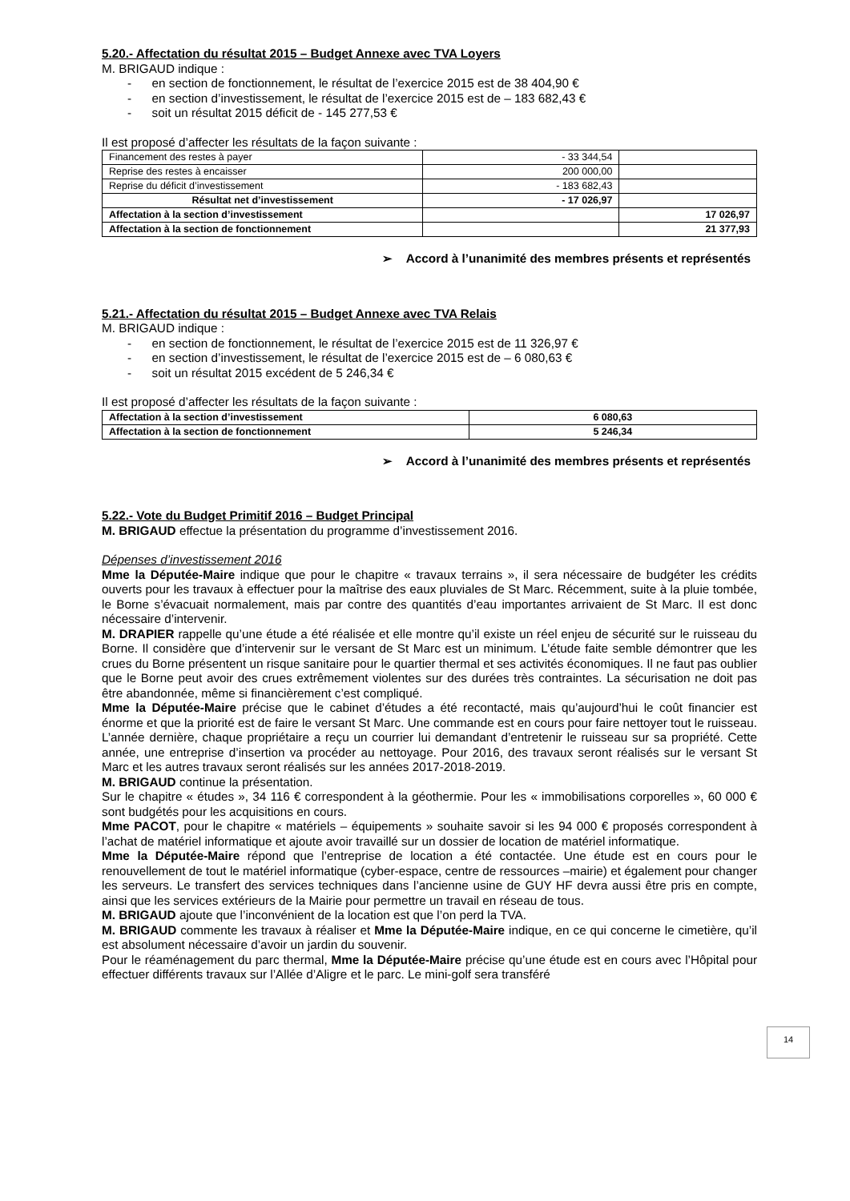5.20.- Affectation du résultat 2015 – Budget Annexe avec TVA Loyers
M. BRIGAUD indique :
- en section de fonctionnement, le résultat de l’exercice 2015 est de 38 404,90 €
- en section d’investissement, le résultat de l’exercice 2015 est de – 183 682,43 €
- soit un résultat 2015 déficit de - 145 277,53 €
Il est proposé d’affecter les résultats de la façon suivante :
| Financement des restes à payer | - 33 344,54 | |
| Reprise des restes à encaisser | 200 000,00 | |
| Reprise du déficit d’investissement | - 183 682,43 | |
| Résultat net d’investissement | - 17 026,97 | |
| Affectation à la section d’investissement | | 17 026,97 |
| Affectation à la section de fonctionnement | | 21 377,93 |
➢ Accord à l’unanimité des membres présents et représentés
5.21.- Affectation du résultat 2015 – Budget Annexe avec TVA Relais
M. BRIGAUD indique :
- en section de fonctionnement, le résultat de l’exercice 2015 est de 11 326,97 €
- en section d’investissement, le résultat de l’exercice 2015 est de – 6 080,63 €
- soit un résultat 2015 excédent de 5 246,34 €
Il est proposé d’affecter les résultats de la façon suivante :
| Affectation à la section d’investissement | 6 080,63 |
| Affectation à la section de fonctionnement | 5 246,34 |
➢ Accord à l’unanimité des membres présents et représentés
5.22.- Vote du Budget Primitif 2016 – Budget Principal
M. BRIGAUD effectue la présentation du programme d’investissement 2016.
Dépenses d’investissement 2016
Mme la Députée-Maire indique que pour le chapitre « travaux terrains », il sera nécessaire de budgéter les crédits ouverts pour les travaux à effectuer pour la maîtrise des eaux pluviales de St Marc. Récemment, suite à la pluie tombée, le Borne s’évacuait normalement, mais par contre des quantités d’eau importantes arrivaient de St Marc. Il est donc nécessaire d’intervenir.
M. DRAPIER rappelle qu’une étude a été réalisée et elle montre qu’il existe un réel enjeu de sécurité sur le ruisseau du Borne. Il considère que d’intervenir sur le versant de St Marc est un minimum. L’étude faite semble démontrer que les crues du Borne présentent un risque sanitaire pour le quartier thermal et ses activités économiques. Il ne faut pas oublier que le Borne peut avoir des crues extrêmement violentes sur des durées très contraintes. La sécurisation ne doit pas être abandonnée, même si financièrement c’est compliqué.
Mme la Députée-Maire précise que le cabinet d’études a été recontacté, mais qu’aujourd’hui le coût financier est énorme et que la priorité est de faire le versant St Marc. Une commande est en cours pour faire nettoyer tout le ruisseau. L’année dernière, chaque propriétaire a reçu un courrier lui demandant d’entretenir le ruisseau sur sa propriété. Cette année, une entreprise d’insertion va procéder au nettoyage. Pour 2016, des travaux seront réalisés sur le versant St Marc et les autres travaux seront réalisés sur les années 2017-2018-2019.
M. BRIGAUD continue la présentation.
Sur le chapitre « études », 34 116 € correspondent à la géothermie. Pour les « immobilisations corporelles », 60 000 € sont budgétés pour les acquisitions en cours.
Mme PACOT, pour le chapitre « matériels – équipements » souhaite savoir si les 94 000 € proposés correspondent à l’achat de matériel informatique et ajoute avoir travaillé sur un dossier de location de matériel informatique.
Mme la Députée-Maire répond que l’entreprise de location a été contactée. Une étude est en cours pour le renouvellement de tout le matériel informatique (cyber-espace, centre de ressources –mairie) et également pour changer les serveurs. Le transfert des services techniques dans l’ancienne usine de GUY HF devra aussi être pris en compte, ainsi que les services extérieurs de la Mairie pour permettre un travail en réseau de tous.
M. BRIGAUD ajoute que l’inconvénient de la location est que l’on perd la TVA.
M. BRIGAUD commente les travaux à réaliser et Mme la Députée-Maire indique, en ce qui concerne le cimetière, qu’il est absolument nécessaire d’avoir un jardin du souvenir.
Pour le réaménagement du parc thermal, Mme la Députée-Maire précise qu’une étude est en cours avec l’Hôpital pour effectuer différents travaux sur l’Allée d’Aligre et le parc. Le mini-golf sera transféré
14